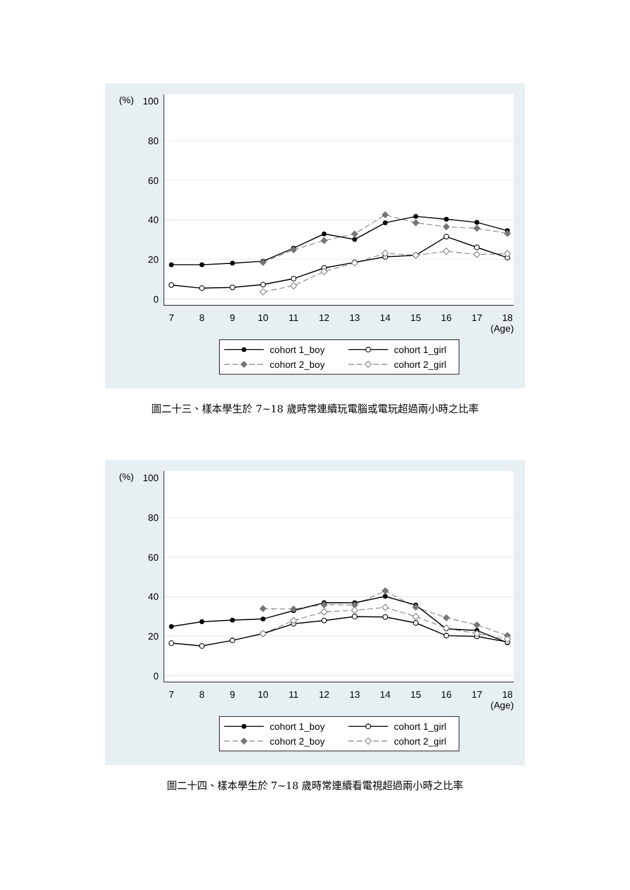(%)
100
80
60
40
20
0
7
8
9
10
11
12
13
14
15
16
17
18
(Age)
cohort 1_boy
cohort 1_girl
cohort 2_boy
cohort 2_girl
圖二十三、樣本學生於 7~18 歲時常連續玩電腦或電玩超過兩小時之比率
(%)
100
80
60
40
20
0
7
8
9
10
11
12
13
14
15
16
17
18
(Age)
cohort 1_boy
cohort 1_girl
cohort 2_boy
cohort 2_girl
圖二十四、樣本學生於 7~18 歲時常連續看電視超過兩小時之比率